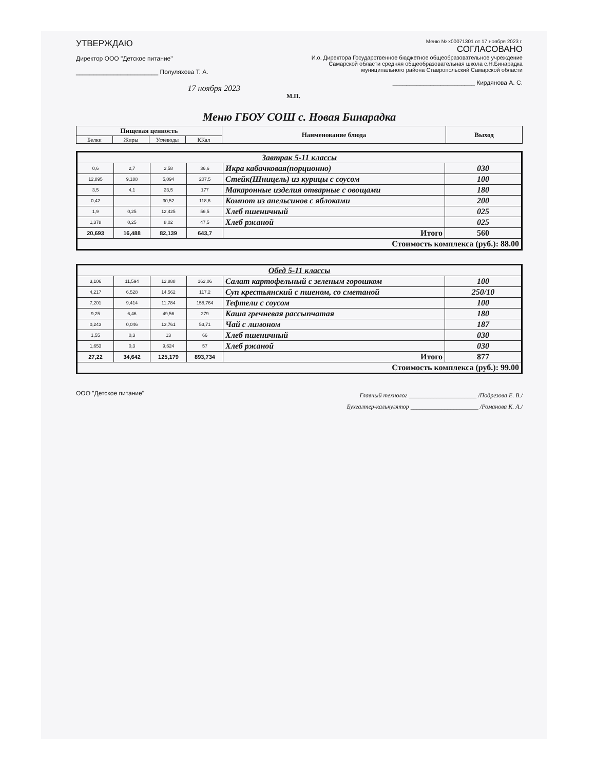УТВЕРЖДАЮ
Директор ООО "Детское питание"
________________________ Полуляхова Т. А.
17 ноября 2023
Меню № х00071301 от 17 ноября 2023 г.
СОГЛАСОВАНО
И.о. Директора Государственное бюджетное общеобразовательное учреждение Самарской области средняя общеобразовательная школа с.Н.Бинарадка муниципального района Ставропольский Самарской области
________________________ Кирдянова А. С.
М.П.
Меню ГБОУ СОШ с. Новая Бинарадка
| Пищевая ценность | | | | Наименование блюда | Выход |
| --- | --- | --- | --- | --- | --- |
| Белки | Жиры | Углеводы | ККал | | |
| Завтрак 5-11 классы | | | | | |
| 0,6 | 2,7 | 2,58 | 36,6 | Икра кабачковая(порционно) | 030 |
| 12,895 | 9,188 | 5,094 | 207,5 | Стейк(Шницель) из курицы с соусом | 100 |
| 3,5 | 4,1 | 23,5 | 177 | Макаронные изделия отварные с овощами | 180 |
| 0,42 | | 30,52 | 118,6 | Компот из апельсинов с яблоками | 200 |
| 1,9 | 0,25 | 12,425 | 56,5 | Хлеб пшеничный | 025 |
| 1,378 | 0,25 | 8,02 | 47,5 | Хлеб ржаной | 025 |
| 20,693 | 16,488 | 82,139 | 643,7 | Итого | 560 |
| Стоимость комплекса (руб.): 88.00 | | | | | |
| Обед 5-11 классы | | | | | |
| 3,106 | 11,594 | 12,888 | 162,06 | Салат картофельный с зеленым горошком | 100 |
| 4,217 | 6,528 | 14,562 | 117,2 | Суп крестьянский с пшеном, со сметаной | 250/10 |
| 7,201 | 9,414 | 11,784 | 158,764 | Тефтели с соусом | 100 |
| 9,25 | 6,46 | 49,56 | 279 | Каша гречневая рассыпчатая | 180 |
| 0,243 | 0,046 | 13,761 | 53,71 | Чай с лимоном | 187 |
| 1,55 | 0,3 | 13 | 66 | Хлеб пшеничный | 030 |
| 1,653 | 0,3 | 9,624 | 57 | Хлеб ржаной | 030 |
| 27,22 | 34,642 | 125,179 | 893,734 | Итого | 877 |
| Стоимость комплекса (руб.): 99.00 | | | | | |
ООО "Детское питание"
Главный технолог ______________________ /Подрезова Е. В./
Бухгалтер-калькулятор ______________________ /Романова К. А./